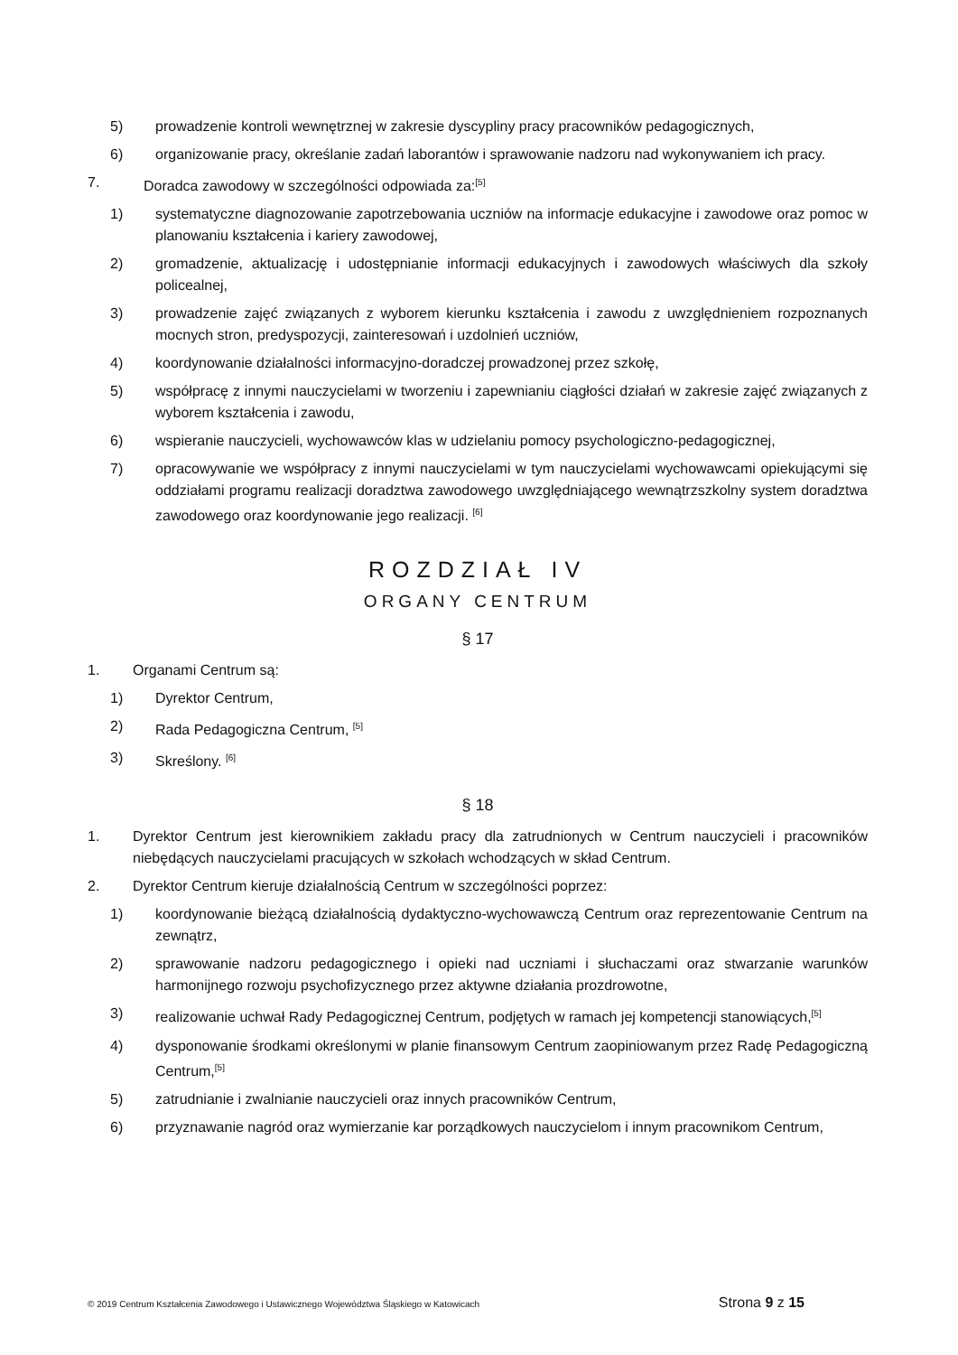5) prowadzenie kontroli wewnętrznej w zakresie dyscypliny pracy pracowników pedagogicznych,
6) organizowanie pracy, określanie zadań laborantów i sprawowanie nadzoru nad wykonywaniem ich pracy.
7. Doradca zawodowy w szczególności odpowiada za:<sup>[5]</sup>
1) systematyczne diagnozowanie zapotrzebowania uczniów na informacje edukacyjne i zawodowe oraz pomoc w planowaniu kształcenia i kariery zawodowej,
2) gromadzenie, aktualizację i udostępnianie informacji edukacyjnych i zawodowych właściwych dla szkoły policealnej,
3) prowadzenie zajęć związanych z wyborem kierunku kształcenia i zawodu z uwzględnieniem rozpoznanych mocnych stron, predyspozycji, zainteresowań i uzdolnień uczniów,
4) koordynowanie działalności informacyjno-doradczej prowadzonej przez szkołę,
5) współpracę z innymi nauczycielami w tworzeniu i zapewnianiu ciągłości działań w zakresie zajęć związanych z wyborem kształcenia i zawodu,
6) wspieranie nauczycieli, wychowawców klas w udzielaniu pomocy psychologiczno-pedagogicznej,
7) opracowywanie we współpracy z innymi nauczycielami w tym nauczycielami wychowawcami opiekującymi się oddziałami programu realizacji doradztwa zawodowego uwzględniającego wewnątrzszkolny system doradztwa zawodowego oraz koordynowanie jego realizacji. <sup>[6]</sup>
ROZDZIAŁ IV
ORGANY CENTRUM
§ 17
1. Organami Centrum są:
1) Dyrektor Centrum,
2) Rada Pedagogiczna Centrum, <sup>[5]</sup>
3) Skreślony. <sup>[6]</sup>
§ 18
1. Dyrektor Centrum jest kierownikiem zakładu pracy dla zatrudnionych w Centrum nauczycieli i pracowników niebędących nauczycielami pracujących w szkołach wchodzących w skład Centrum.
2. Dyrektor Centrum kieruje działalnością Centrum w szczególności poprzez:
1) koordynowanie bieżącą działalnością dydaktyczno-wychowawczą Centrum oraz reprezentowanie Centrum na zewnątrz,
2) sprawowanie nadzoru pedagogicznego i opieki nad uczniami i słuchaczami oraz stwarzanie warunków harmonijnego rozwoju psychofizycznego przez aktywne działania prozdrowotne,
3) realizowanie uchwał Rady Pedagogicznej Centrum, podjętych w ramach jej kompetencji stanowiących,<sup>[5]</sup>
4) dysponowanie środkami określonymi w planie finansowym Centrum zaopiniowanym przez Radę Pedagogiczną Centrum,<sup>[5]</sup>
5) zatrudnianie i zwalnianie nauczycieli oraz innych pracowników Centrum,
6) przyznawanie nagród oraz wymierzanie kar porządkowych nauczycielom i innym pracownikom Centrum,
© 2019 Centrum Kształcenia Zawodowego i Ustawicznego Województwa Śląskiego w Katowicach Strona 9 z 15